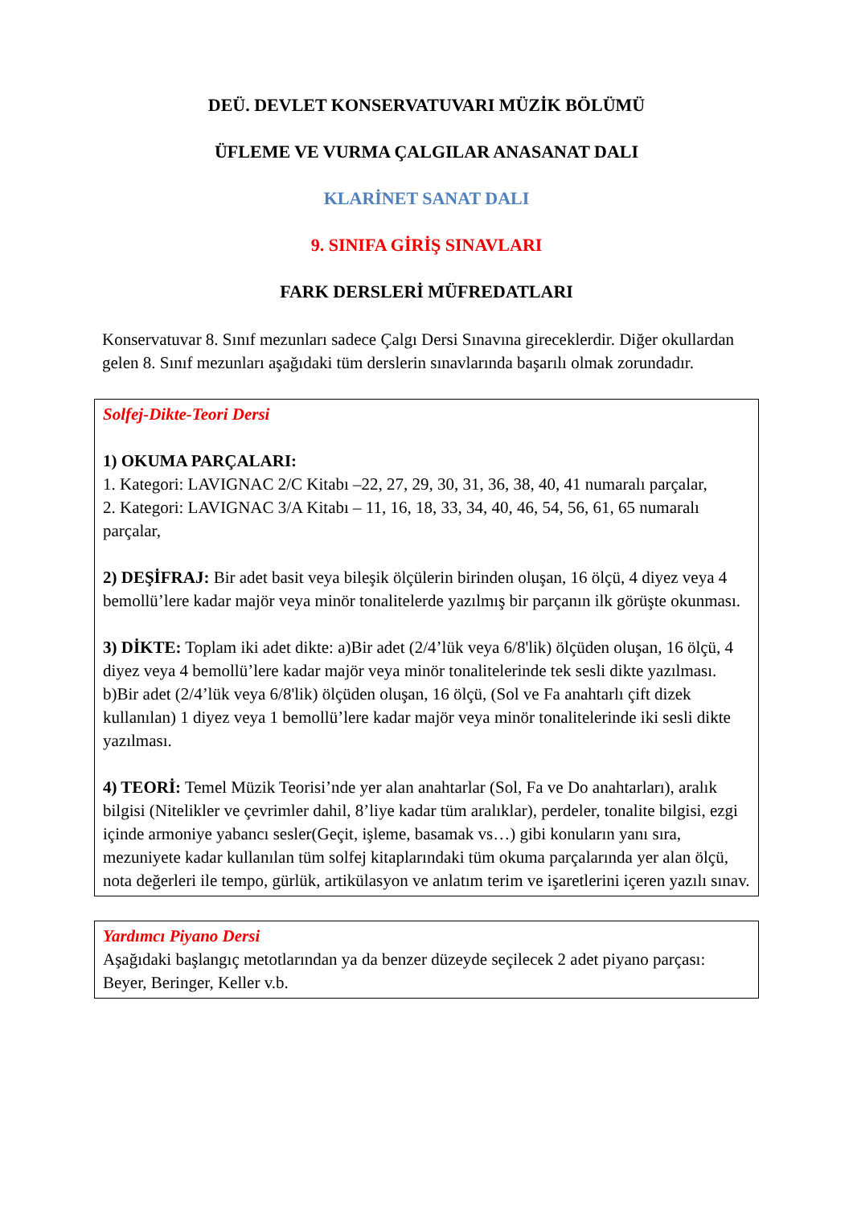DEÜ. DEVLET KONSERVATUVARI MÜZİK BÖLÜMÜ
ÜFLEME VE VURMA ÇALGILAR ANASANAT DALI
KLARİNET SANAT DALI
9. SINIFA GİRİŞ SINAVLARI
FARK DERSLERİ MÜFREDATLARI
Konservatuvar 8. Sınıf mezunları sadece Çalgı Dersi Sınavına gireceklerdir. Diğer okullardan gelen 8. Sınıf mezunları aşağıdaki tüm derslerin sınavlarında başarılı olmak zorundadır.
| Solfej-Dikte-Teori Dersi 1) OKUMA PARÇALARI: 1. Kategori: LAVIGNAC 2/C Kitabı –22, 27, 29, 30, 31, 36, 38, 40, 41 numaralı parçalar, 2. Kategori: LAVIGNAC 3/A Kitabı – 11, 16, 18, 33, 34, 40, 46, 54, 56, 61, 65 numaralı parçalar, 2) DEŞİFRAJ: Bir adet basit veya bileşik ölçülerin birinden oluşan, 16 ölçü, 4 diyez veya 4 bemollü’lere kadar majör veya minör tonalitelerde yazılmış bir parçanın ilk görüşte okunması. 3) DİKTE: Toplam iki adet dikte: a)Bir adet (2/4’lük veya 6/8'lik) ölçüden oluşan, 16 ölçü, 4 diyez veya 4 bemollü’lere kadar majör veya minör tonalitelerinde tek sesli dikte yazılması. b)Bir adet (2/4’lük veya 6/8'lik) ölçüden oluşan, 16 ölçü, (Sol ve Fa anahtarlı çift dizek kullanılan) 1 diyez veya 1 bemollü’lere kadar majör veya minör tonalitelerinde iki sesli dikte yazılması. 4) TEORİ: Temel Müzik Teorisi’nde yer alan anahtarlar (Sol, Fa ve Do anahtarları), aralık bilgisi (Nitelikler ve çevrimler dahil, 8’liye kadar tüm aralıklar), perdeler, tonalite bilgisi, ezgi içinde armoniye yabancı sesler(Geçit, işleme, basamak vs…) gibi konuların yanı sıra, mezuniyete kadar kullanılan tüm solfej kitaplarındaki tüm okuma parçalarında yer alan ölçü, nota değerleri ile tempo, gürlük, artikülasyon ve anlatım terim ve işaretlerini içeren yazılı sınav. |
| Yardımcı Piyano Dersi Aşağıdaki başlangıç metotlarından ya da benzer düzeyde seçilecek 2 adet piyano parçası: Beyer, Beringer, Keller v.b. |